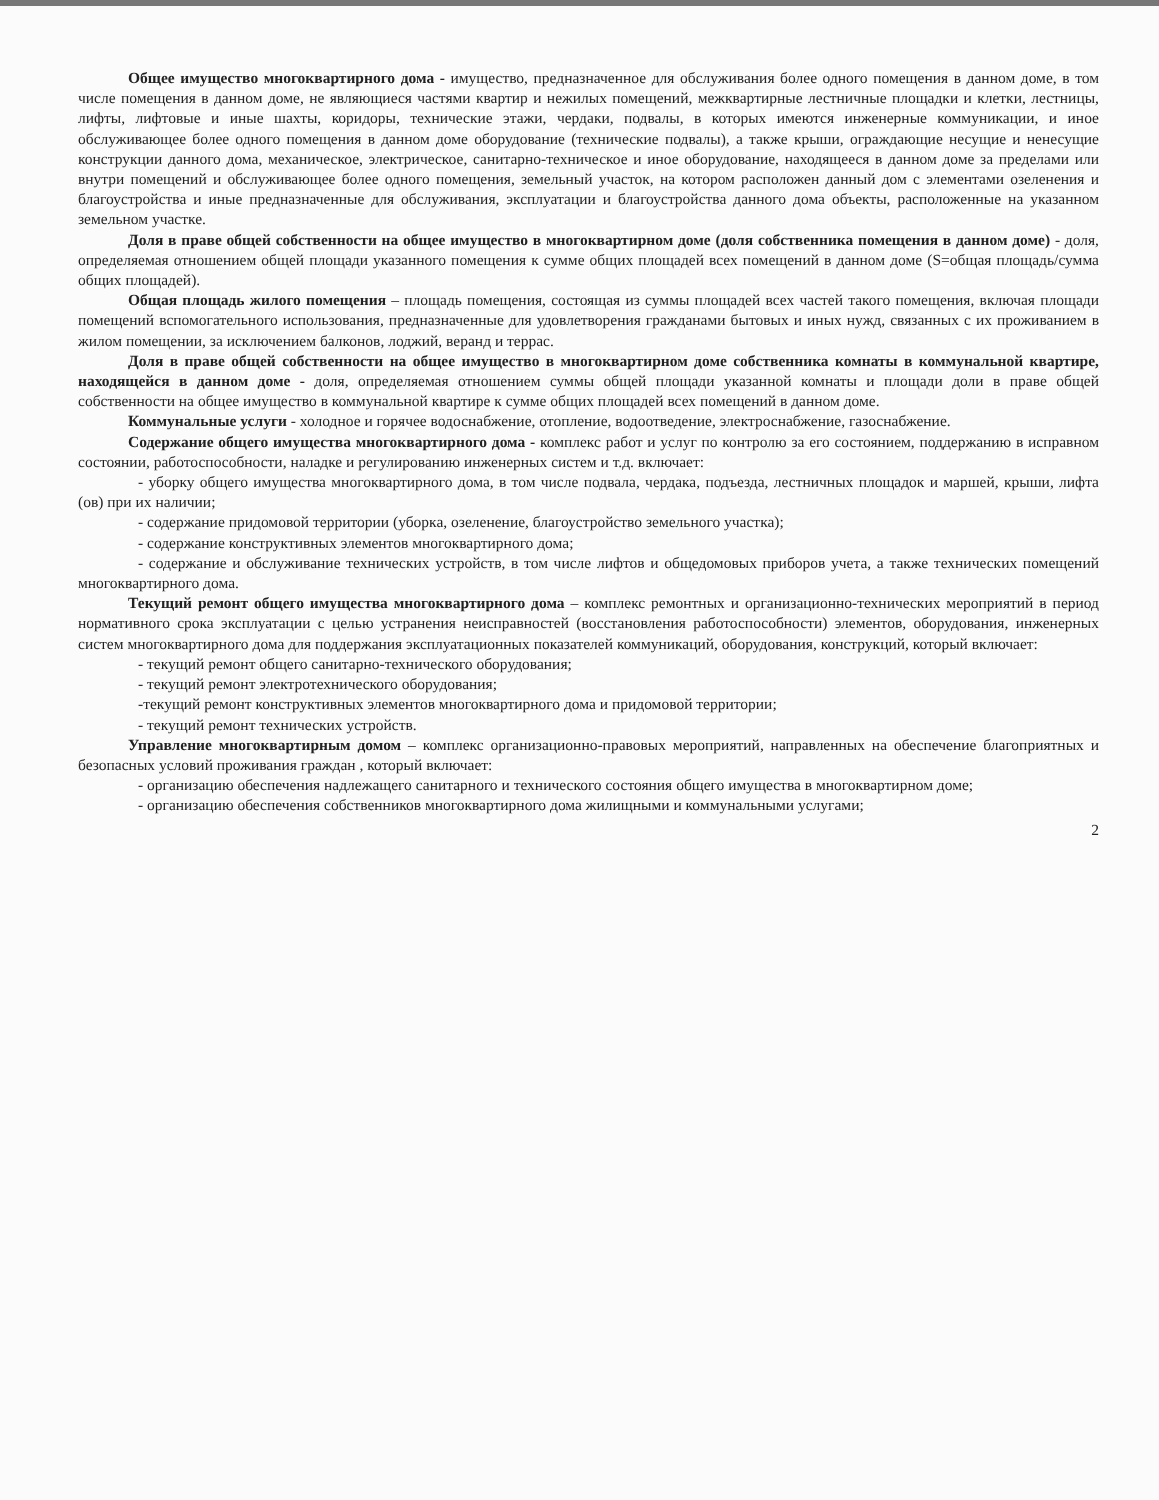Общее имущество многоквартирного дома - имущество, предназначенное для обслуживания более одного помещения в данном доме, в том числе помещения в данном доме, не являющиеся частями квартир и нежилых помещений, межквартирные лестничные площадки и клетки, лестницы, лифты, лифтовые и иные шахты, коридоры, технические этажи, чердаки, подвалы, в которых имеются инженерные коммуникации, и иное обслуживающее более одного помещения в данном доме оборудование (технические подвалы), а также крыши, ограждающие несущие и ненесущие конструкции данного дома, механическое, электрическое, санитарно-техническое и иное оборудование, находящееся в данном доме за пределами или внутри помещений и обслуживающее более одного помещения, земельный участок, на котором расположен данный дом с элементами озеленения и благоустройства и иные предназначенные для обслуживания, эксплуатации и благоустройства данного дома объекты, расположенные на указанном земельном участке.
Доля в праве общей собственности на общее имущество в многоквартирном доме (доля собственника помещения в данном доме) - доля, определяемая отношением общей площади указанного помещения к сумме общих площадей всех помещений в данном доме (S=общая площадь/сумма общих площадей).
Общая площадь жилого помещения – площадь помещения, состоящая из суммы площадей всех частей такого помещения, включая площади помещений вспомогательного использования, предназначенные для удовлетворения гражданами бытовых и иных нужд, связанных с их проживанием в жилом помещении, за исключением балконов, лоджий, веранд и террас.
Доля в праве общей собственности на общее имущество в многоквартирном доме собственника комнаты в коммунальной квартире, находящейся в данном доме - доля, определяемая отношением суммы общей площади указанной комнаты и площади доли в праве общей собственности на общее имущество в коммунальной квартире к сумме общих площадей всех помещений в данном доме.
Коммунальные услуги - холодное и горячее водоснабжение, отопление, водоотведение, электроснабжение, газоснабжение.
Содержание общего имущества многоквартирного дома - комплекс работ и услуг по контролю за его состоянием, поддержанию в исправном состоянии, работоспособности, наладке и регулированию инженерных систем и т.д. включает:
- уборку общего имущества многоквартирного дома, в том числе подвала, чердака, подъезда, лестничных площадок и маршей, крыши, лифта (ов) при их наличии;
- содержание придомовой территории (уборка, озеленение, благоустройство земельного участка);
- содержание конструктивных элементов многоквартирного дома;
- содержание и обслуживание технических устройств, в том числе лифтов и общедомовых приборов учета, а также технических помещений многоквартирного дома.
Текущий ремонт общего имущества многоквартирного дома – комплекс ремонтных и организационно-технических мероприятий в период нормативного срока эксплуатации с целью устранения неисправностей (восстановления работоспособности) элементов, оборудования, инженерных систем многоквартирного дома для поддержания эксплуатационных показателей коммуникаций, оборудования, конструкций, который включает:
- текущий ремонт общего санитарно-технического оборудования;
- текущий ремонт электротехнического оборудования;
-текущий ремонт конструктивных элементов многоквартирного дома и придомовой территории;
- текущий ремонт технических устройств.
Управление многоквартирным домом – комплекс организационно-правовых мероприятий, направленных на обеспечение благоприятных и безопасных условий проживания граждан , который включает:
- организацию обеспечения надлежащего санитарного и технического состояния общего имущества в многоквартирном доме;
- организацию обеспечения собственников многоквартирного дома жилищными и коммунальными услугами;
2